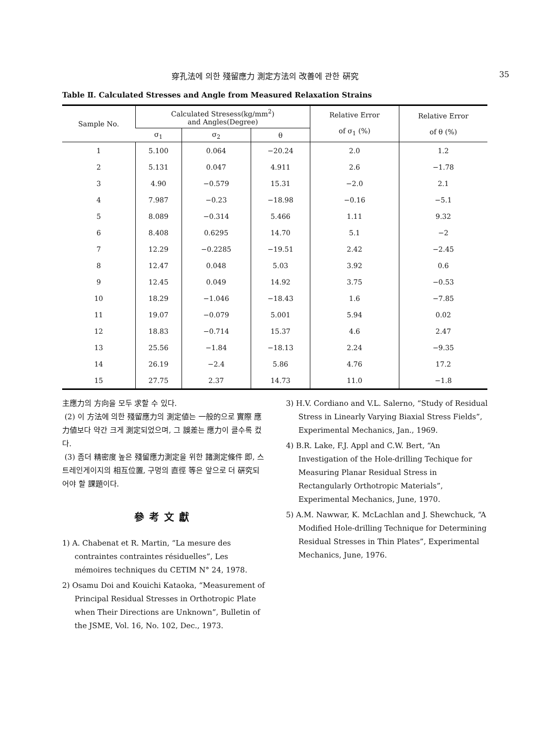穿孔法에 의한 殘留應力 測定方法의 改善에 관한 硏究 35
Table Ⅱ. Calculated Stresses and Angle from Measured Relaxation Strains
| Sample No. | Calculated Stresess(kg/mm<sup>2</sup>) and Angles(Degree) | | | Relative Error of σ<sub>1</sub> (%) | Relative Error of θ (%) |
| --- | --- | --- | --- | --- | --- |
| | σ<sub>1</sub> | σ<sub>2</sub> | θ | | |
| 1 | 5.100 | 0.064 | −20.24 | 2.0 | 1.2 |
| 2 | 5.131 | 0.047 | 4.911 | 2.6 | −1.78 |
| 3 | 4.90 | −0.579 | 15.31 | −2.0 | 2.1 |
| 4 | 7.987 | −0.23 | −18.98 | −0.16 | −5.1 |
| 5 | 8.089 | −0.314 | 5.466 | 1.11 | 9.32 |
| 6 | 8.408 | 0.6295 | 14.70 | 5.1 | −2 |
| 7 | 12.29 | −0.2285 | −19.51 | 2.42 | −2.45 |
| 8 | 12.47 | 0.048 | 5.03 | 3.92 | 0.6 |
| 9 | 12.45 | 0.049 | 14.92 | 3.75 | −0.53 |
| 10 | 18.29 | −1.046 | −18.43 | 1.6 | −7.85 |
| 11 | 19.07 | −0.079 | 5.001 | 5.94 | 0.02 |
| 12 | 18.83 | −0.714 | 15.37 | 4.6 | 2.47 |
| 13 | 25.56 | −1.84 | −18.13 | 2.24 | −9.35 |
| 14 | 26.19 | −2.4 | 5.86 | 4.76 | 17.2 |
| 15 | 27.75 | 2.37 | 14.73 | 11.0 | −1.8 |
主應力의 方向을 모두 求할 수 있다.
(2) 이 方法에 의한 殘留應力의 測定値는 一般的으로 實際 應力値보다 약간 크게 測定되었으며, 그 誤差는 應力이 클수록 컸다.
(3) 좀더 精密度 높은 殘留應力測定을 위한 諸測定條件 即, 스트레인게이지의 相互位置, 구멍의 直徑 等은 앞으로 더 硏究되어야 할 課題이다.
參考文獻
1) A. Chabenat et R. Martin, “La mesure des contraintes contraintes résiduelles”, Les mémoires techniques du CETIM N° 24, 1978.
2) Osamu Doi and Kouichi Kataoka, “Measurement of Principal Residual Stresses in Orthotropic Plate when Their Directions are Unknown”, Bulletin of the JSME, Vol. 16, No. 102, Dec., 1973.
3) H.V. Cordiano and V.L. Salerno, “Study of Residual Stress in Linearly Varying Biaxial Stress Fields”, Experimental Mechanics, Jan., 1969.
4) B.R. Lake, F.J. Appl and C.W. Bert, “An Investigation of the Hole-drilling Techique for Measuring Planar Residual Stress in Rectangularly Orthotropic Materials”, Experimental Mechanics, June, 1970.
5) A.M. Nawwar, K. McLachlan and J. Shewchuck, “A Modified Hole-drilling Technique for Determining Residual Stresses in Thin Plates”, Experimental Mechanics, June, 1976.